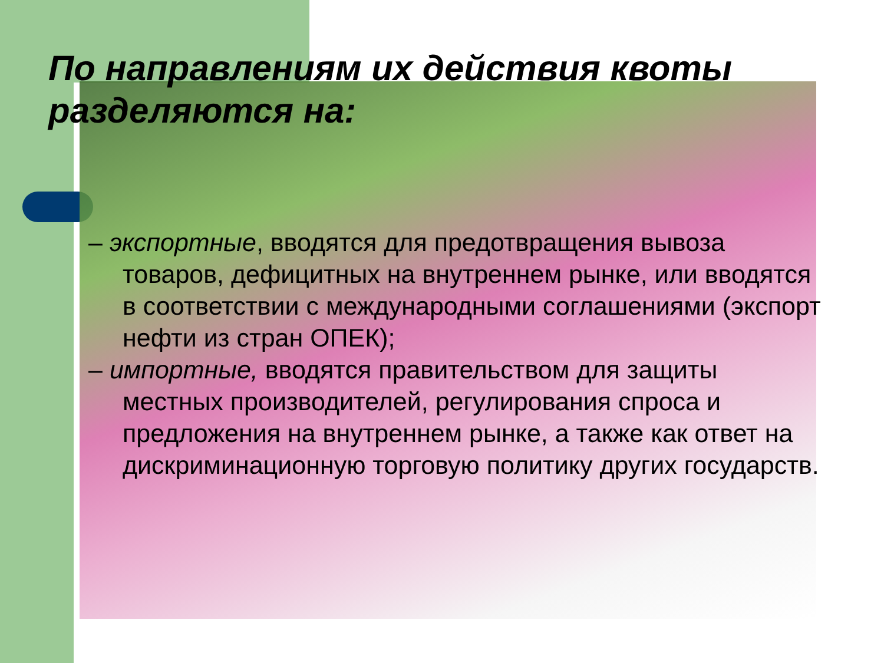По направлениям их действия квоты разделяются на:
– экспортные, вводятся для предотвращения вывоза товаров, дефицитных на внутреннем рынке, или вводятся в соответствии с международными соглашениями (экспорт нефти из стран ОПЕК);
– импортные, вводятся правительством для защиты местных производителей, регулирования спроса и предложения на внутреннем рынке, а также как ответ на дискриминационную торговую политику других государств.